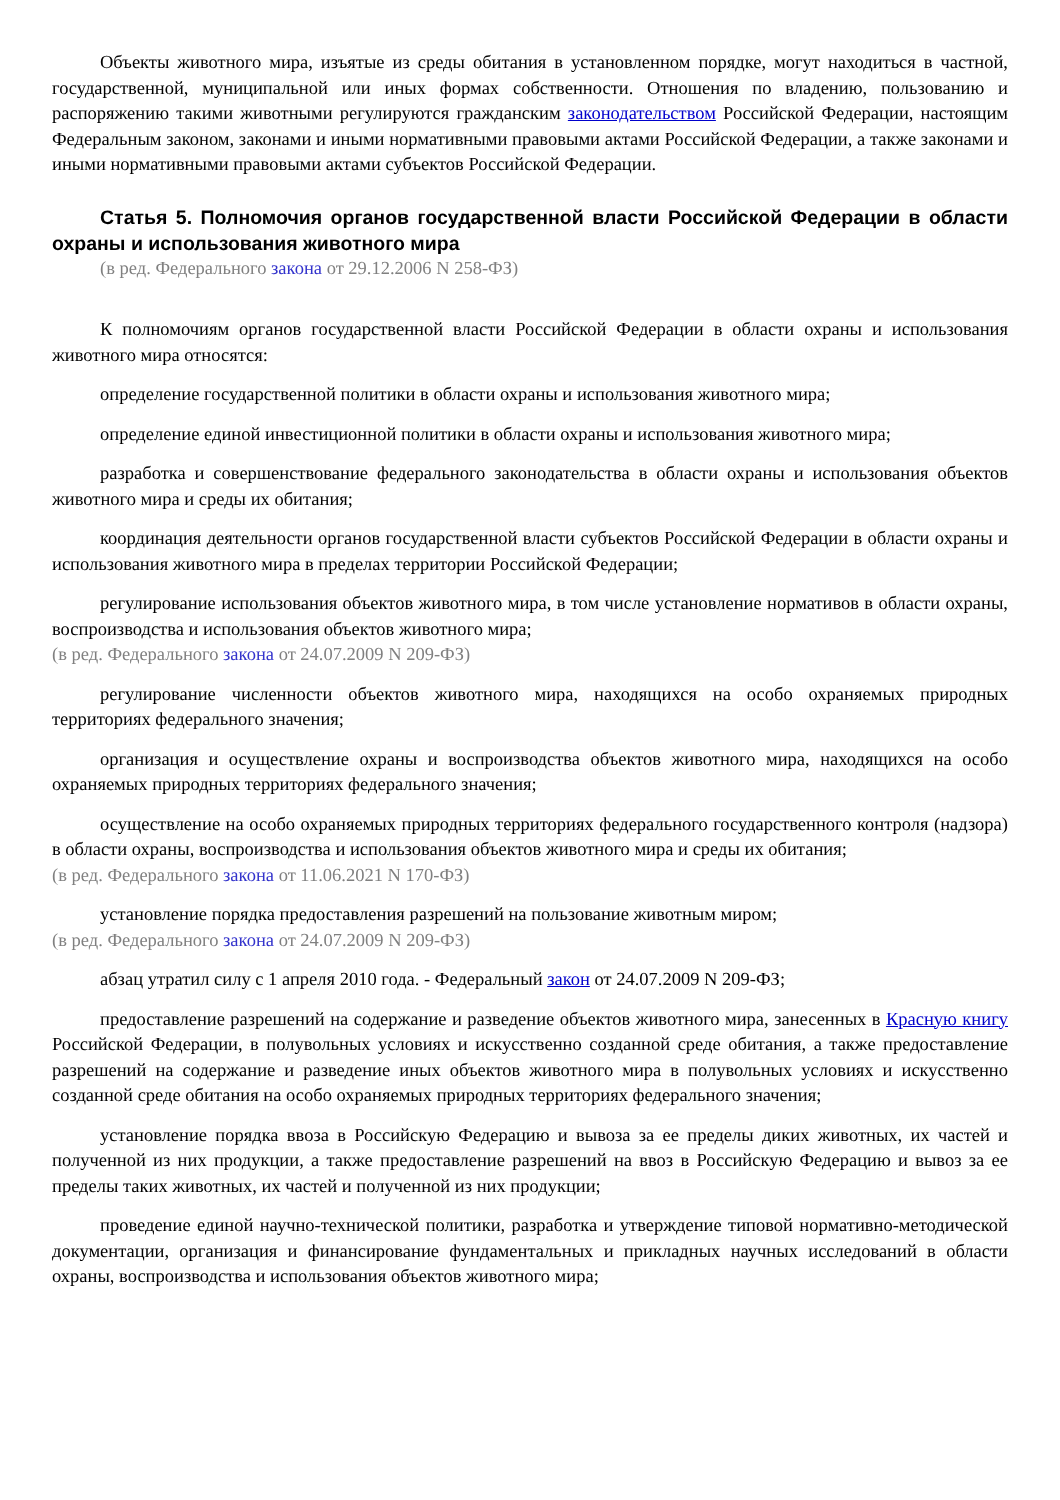Объекты животного мира, изъятые из среды обитания в установленном порядке, могут находиться в частной, государственной, муниципальной или иных формах собственности. Отношения по владению, пользованию и распоряжению такими животными регулируются гражданским законодательством Российской Федерации, настоящим Федеральным законом, законами и иными нормативными правовыми актами Российской Федерации, а также законами и иными нормативными правовыми актами субъектов Российской Федерации.
Статья 5. Полномочия органов государственной власти Российской Федерации в области охраны и использования животного мира
(в ред. Федерального закона от 29.12.2006 N 258-ФЗ)
К полномочиям органов государственной власти Российской Федерации в области охраны и использования животного мира относятся:
определение государственной политики в области охраны и использования животного мира;
определение единой инвестиционной политики в области охраны и использования животного мира;
разработка и совершенствование федерального законодательства в области охраны и использования объектов животного мира и среды их обитания;
координация деятельности органов государственной власти субъектов Российской Федерации в области охраны и использования животного мира в пределах территории Российской Федерации;
регулирование использования объектов животного мира, в том числе установление нормативов в области охраны, воспроизводства и использования объектов животного мира;
(в ред. Федерального закона от 24.07.2009 N 209-ФЗ)
регулирование численности объектов животного мира, находящихся на особо охраняемых природных территориях федерального значения;
организация и осуществление охраны и воспроизводства объектов животного мира, находящихся на особо охраняемых природных территориях федерального значения;
осуществление на особо охраняемых природных территориях федерального государственного контроля (надзора) в области охраны, воспроизводства и использования объектов животного мира и среды их обитания;
(в ред. Федерального закона от 11.06.2021 N 170-ФЗ)
установление порядка предоставления разрешений на пользование животным миром;
(в ред. Федерального закона от 24.07.2009 N 209-ФЗ)
абзац утратил силу с 1 апреля 2010 года. - Федеральный закон от 24.07.2009 N 209-ФЗ;
предоставление разрешений на содержание и разведение объектов животного мира, занесенных в Красную книгу Российской Федерации, в полувольных условиях и искусственно созданной среде обитания, а также предоставление разрешений на содержание и разведение иных объектов животного мира в полувольных условиях и искусственно созданной среде обитания на особо охраняемых природных территориях федерального значения;
установление порядка ввоза в Российскую Федерацию и вывоза за ее пределы диких животных, их частей и полученной из них продукции, а также предоставление разрешений на ввоз в Российскую Федерацию и вывоз за ее пределы таких животных, их частей и полученной из них продукции;
проведение единой научно-технической политики, разработка и утверждение типовой нормативно-методической документации, организация и финансирование фундаментальных и прикладных научных исследований в области охраны, воспроизводства и использования объектов животного мира;